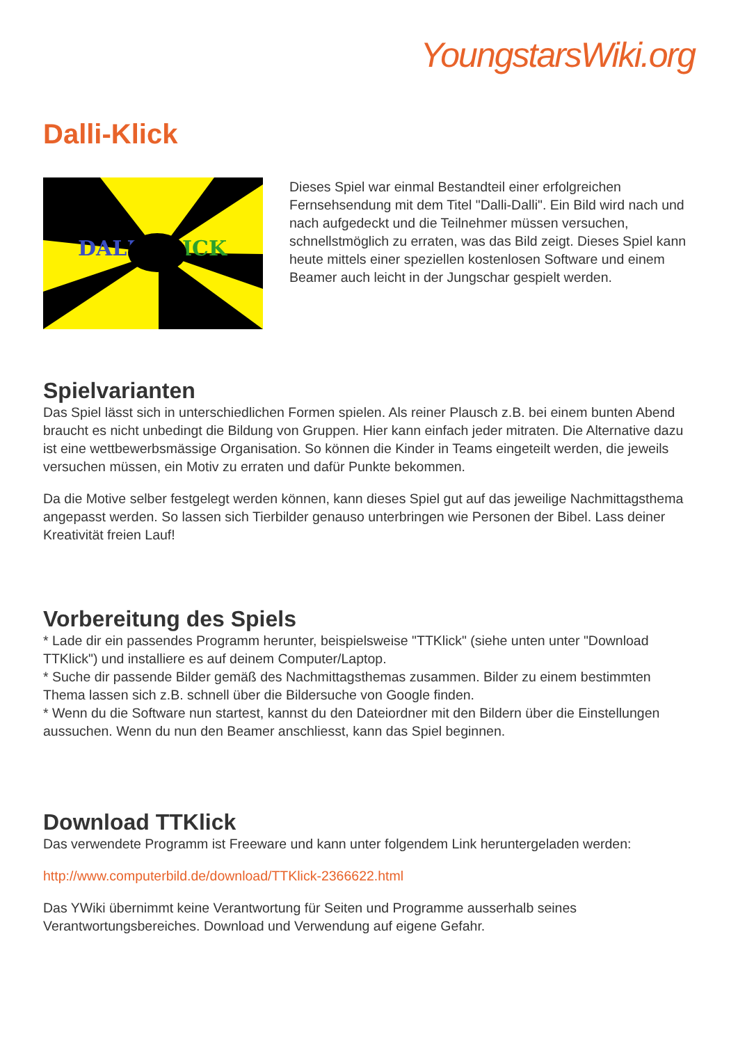YoungstarsWiki.org
Dalli-Klick
DALI
ICK
Dieses Spiel war einmal Bestandteil einer erfolgreichen Fernsehsendung mit dem Titel "Dalli-Dalli". Ein Bild wird nach und nach aufgedeckt und die Teilnehmer müssen versuchen, schnellstmöglich zu erraten, was das Bild zeigt. Dieses Spiel kann heute mittels einer speziellen kostenlosen Software und einem Beamer auch leicht in der Jungschar gespielt werden.
Spielvarianten
Das Spiel lässt sich in unterschiedlichen Formen spielen. Als reiner Plausch z.B. bei einem bunten Abend braucht es nicht unbedingt die Bildung von Gruppen. Hier kann einfach jeder mitraten. Die Alternative dazu ist eine wettbewerbsmässige Organisation. So können die Kinder in Teams eingeteilt werden, die jeweils versuchen müssen, ein Motiv zu erraten und dafür Punkte bekommen.
Da die Motive selber festgelegt werden können, kann dieses Spiel gut auf das jeweilige Nachmittagsthema angepasst werden. So lassen sich Tierbilder genauso unterbringen wie Personen der Bibel. Lass deiner Kreativität freien Lauf!
Vorbereitung des Spiels
* Lade dir ein passendes Programm herunter, beispielsweise "TTKlick" (siehe unten unter "Download TTKlick") und installiere es auf deinem Computer/Laptop.
* Suche dir passende Bilder gemäß des Nachmittagsthemas zusammen. Bilder zu einem bestimmten Thema lassen sich z.B. schnell über die Bildersuche von Google finden.
* Wenn du die Software nun startest, kannst du den Dateiordner mit den Bildern über die Einstellungen aussuchen. Wenn du nun den Beamer anschliesst, kann das Spiel beginnen.
Download TTKlick
Das verwendete Programm ist Freeware und kann unter folgendem Link heruntergeladen werden:
http://www.computerbild.de/download/TTKlick-2366622.html
Das YWiki übernimmt keine Verantwortung für Seiten und Programme ausserhalb seines Verantwortungsbereiches. Download und Verwendung auf eigene Gefahr.